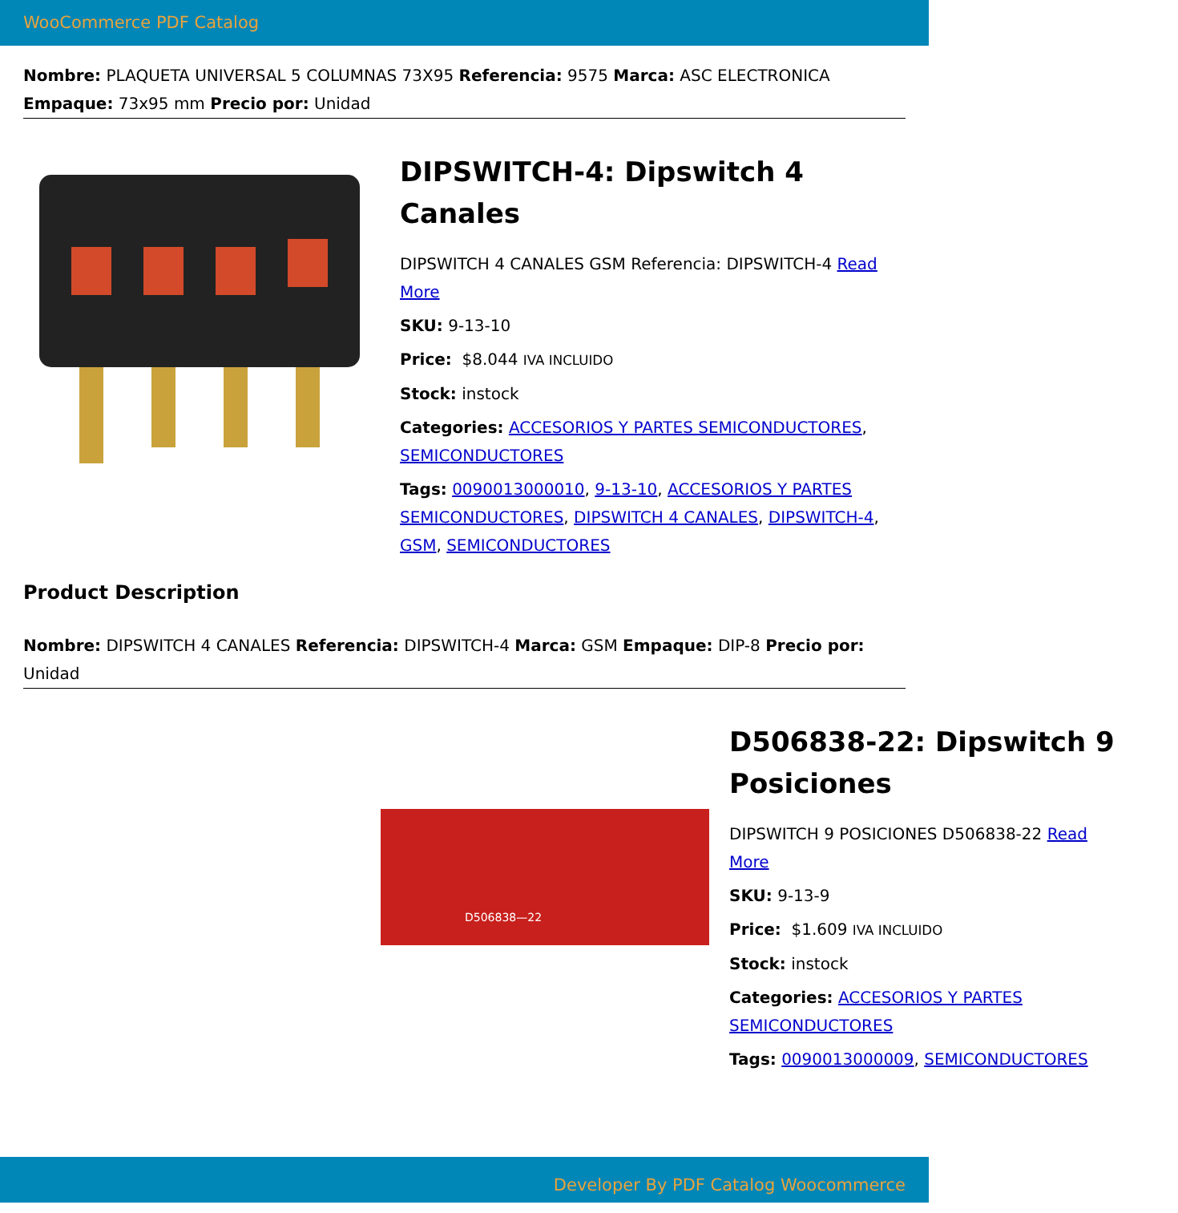WooCommerce PDF Catalog
Nombre: PLAQUETA UNIVERSAL 5 COLUMNAS 73X95 Referencia: 9575 Marca: ASC ELECTRONICA Empaque: 73x95 mm Precio por: Unidad
DIPSWITCH-4: Dipswitch 4 Canales
DIPSWITCH 4 CANALES GSM Referencia: DIPSWITCH-4 Read More
SKU: 9-13-10
Price: $8.044 IVA INCLUIDO
Stock: instock
Categories: ACCESORIOS Y PARTES SEMICONDUCTORES, SEMICONDUCTORES
Tags: 0090013000010, 9-13-10, ACCESORIOS Y PARTES SEMICONDUCTORES, DIPSWITCH 4 CANALES, DIPSWITCH-4, GSM, SEMICONDUCTORES
Product Description
Nombre: DIPSWITCH 4 CANALES Referencia: DIPSWITCH-4 Marca: GSM Empaque: DIP-8 Precio por: Unidad
D506838—22
D506838-22: Dipswitch 9 Posiciones
DIPSWITCH 9 POSICIONES D506838-22 Read More
SKU: 9-13-9
Price: $1.609 IVA INCLUIDO
Stock: instock
Categories: ACCESORIOS Y PARTES SEMICONDUCTORES
Tags: 0090013000009, SEMICONDUCTORES
Developer By PDF Catalog Woocommerce